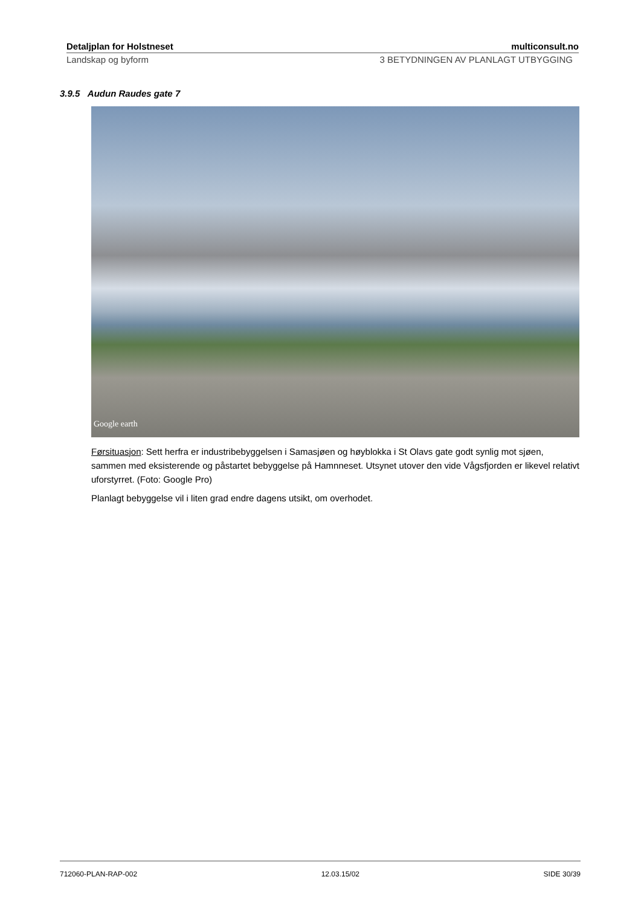Detaljplan for Holstneset multiconsult.no
Landskap og byform 3 BETYDNINGEN AV PLANLAGT UTBYGGING
3.9.5 Audun Raudes gate 7
Google earth
Førsituasjon: Sett herfra er industribebyggelsen i Samasjøen og høyblokka i St Olavs gate godt synlig mot sjøen, sammen med eksisterende og påstartet bebyggelse på Hamnneset. Utsynet utover den vide Vågsfjorden er likevel relativt uforstyrret. (Foto: Google Pro)
Planlagt bebyggelse vil i liten grad endre dagens utsikt, om overhodet.
712060-PLAN-RAP-002 12.03.15/02 SIDE 30/39